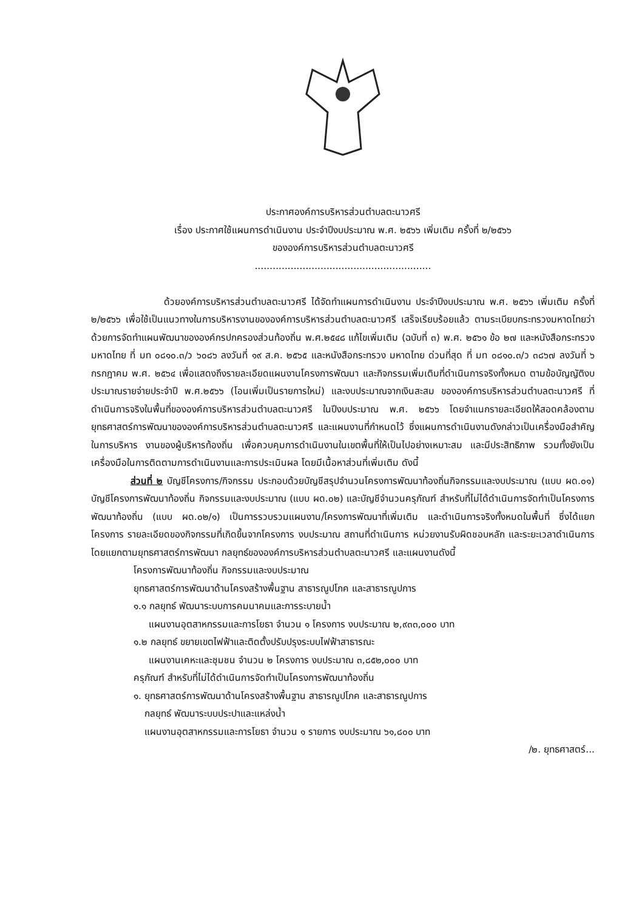ประกาศองค์การบริหารส่วนตำบลตะนาวศรี
เรื่อง ประกาศใช้แผนการดำเนินงาน ประจำปีงบประมาณ พ.ศ. ๒๕๖๖ เพิ่มเติม ครั้งที่ ๒/๒๕๖๖
ขององค์การบริหารส่วนตำบลตะนาวศรี
...........................................................
ด้วยองค์การบริหารส่วนตำบลตะนาวศรี ได้จัดทำแผนการดำเนินงาน ประจำปีงบประมาณ พ.ศ. ๒๕๖๖ เพิ่มเติม ครั้งที่ ๒/๒๕๖๖ เพื่อใช้เป็นแนวทางในการบริหารงานขององค์การบริหารส่วนตำบลตะนาวศรี เสร็จเรียบร้อยแล้ว ตามระเบียบกระทรวงมหาดไทยว่าด้วยการจัดทำแผนพัฒนาขององค์กรปกครองส่วนท้องถิ่น พ.ศ.๒๕๔๘ แก้ไขเพิ่มเติม (ฉบับที่ ๓) พ.ศ. ๒๕๖๑ ข้อ ๒๗ และหนังสือกระทรวงมหาดไทย ที่ มท ๐๘๑๐.๓/ว ๖๐๘๖ ลงวันที่ ๑๙ ส.ค. ๒๕๖๕ และหนังสือกระทรวง มหาดไทย ด่วนที่สุด ที่ มท ๐๘๑๐.๓/ว ๓๘๖๗ ลงวันที่ ๖ กรกฎาคม พ.ศ. ๒๕๖๔ เพื่อแสดงถึงรายละเอียดแผนงานโครงการพัฒนา และกิจกรรมเพิ่มเติมที่ดำเนินการจริงทั้งหมด ตามข้อบัญญัติงบประมาณรายจ่ายประจำปี พ.ศ.๒๕๖๖ (โอนเพิ่มเป็นรายการใหม่) และงบประมาณจากเงินสะสม ขององค์การบริหารส่วนตำบลตะนาวศรี ที่ดำเนินการจริงในพื้นที่ขององค์การบริหารส่วนตำบลตะนาวศรี ในปีงบประมาณ พ.ศ. ๒๕๖๖ โดยจำแนกรายละเอียดให้สอดคล้องตามยุทธศาสตร์การพัฒนาขององค์การบริหารส่วนตำบลตะนาวศรี และแผนงานที่กำหนดไว้ ซึ่งแผนการดำเนินงานดังกล่าวเป็นเครื่องมือสำคัญในการบริหาร งานของผู้บริหารท้องถิ่น เพื่อควบคุมการดำเนินงานในเขตพื้นที่ให้เป็นไปอย่างเหมาะสม และมีประสิทธิภาพ รวมทั้งยังเป็นเครื่องมือในการติดตามการดำเนินงานและการประเมินผล โดยมีเนื้อหาส่วนที่เพิ่มเติม ดังนี้
ส่วนที่ ๒ บัญชีโครงการ/กิจกรรม ประกอบด้วยบัญชีสรุปจำนวนโครงการพัฒนาท้องถิ่นกิจกรรมและงบประมาณ (แบบ ผด.๐๑) บัญชีโครงการพัฒนาท้องถิ่น กิจกรรมและงบประมาณ (แบบ ผด.๐๒) และบัญชีจำนวนครุภัณฑ์ สำหรับที่ไม่ได้ดำเนินการจัดทำเป็นโครงการพัฒนาท้องถิ่น (แบบ ผด.๐๒/๑) เป็นการรวบรวมแผนงาน/โครงการพัฒนาที่เพิ่มเติม และดำเนินการจริงทั้งหมดในพื้นที่ ซึ่งได้แยกโครงการ รายละเอียดของกิจกรรมที่เกิดขึ้นจากโครงการ งบประมาณ สถานที่ดำเนินการ หน่วยงานรับผิดชอบหลัก และระยะเวลาดำเนินการ โดยแยกตามยุทธศาสตร์การพัฒนา กลยุทธ์ขององค์การบริหารส่วนตำบลตะนาวศรี และแผนงานดังนี้
โครงการพัฒนาท้องถิ่น กิจกรรมและงบประมาณ
ยุทธศาสตร์การพัฒนาด้านโครงสร้างพื้นฐาน สาธารณูปโภค และสาธารณูปการ
๑.๑ กลยุทธ์ พัฒนาระบบการคมนาคมและการระบายน้ำ
แผนงานอุตสาหกรรมและการโยธา จำนวน ๑ โครงการ งบประมาณ ๒,๙๓๓,๐๐๐ บาท
๑.๒ กลยุทธ์ ขยายเขตไฟฟ้าและติดตั้งปรับปรุงระบบไฟฟ้าสาธารณะ
แผนงานเคหะและชุมชน จำนวน ๒ โครงการ งบประมาณ ๓,๘๕๒,๐๐๐ บาท
ครุภัณฑ์ สำหรับที่ไม่ได้ดำเนินการจัดทำเป็นโครงการพัฒนาท้องถิ่น
๑. ยุทธศาสตร์การพัฒนาด้านโครงสร้างพื้นฐาน สาธารณูปโภค และสาธารณูปการ
กลยุทธ์ พัฒนาระบบประปาและแหล่งน้ำ
แผนงานอุตสาหกรรมและการโยธา จำนวน ๑ รายการ งบประมาณ ๖๑,๘๐๐ บาท
/๒. ยุทธศาสตร์...